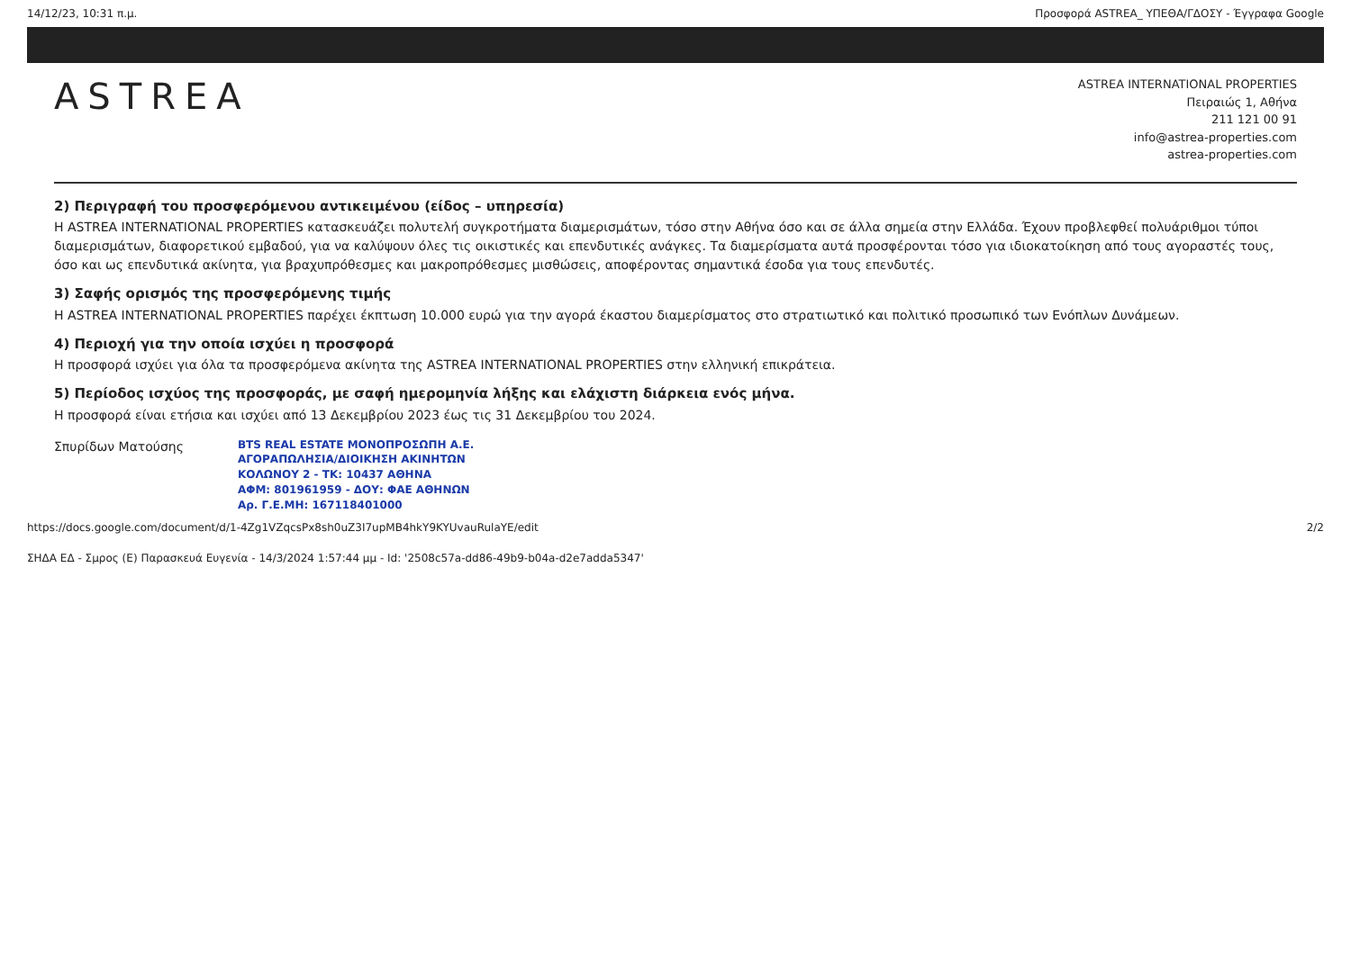14/12/23, 10:31 π.μ. Προσφορά ASTREA_ ΥΠΕΘΑ/ΓΔΟΣΥ - Έγγραφα Google
ASTREA
ASTREA INTERNATIONAL PROPERTIES
Πειραιώς 1, Αθήνα
211 121 00 91
info@astrea-properties.com
astrea-properties.com
2) Περιγραφή του προσφερόμενου αντικειμένου (είδος – υπηρεσία)
Η ASTREA INTERNATIONAL PROPERTIES κατασκευάζει πολυτελή συγκροτήματα διαμερισμάτων, τόσο στην Αθήνα όσο και σε άλλα σημεία στην Ελλάδα. Έχουν προβλεφθεί πολυάριθμοι τύποι διαμερισμάτων, διαφορετικού εμβαδού, για να καλύψουν όλες τις οικιστικές και επενδυτικές ανάγκες. Τα διαμερίσματα αυτά προσφέρονται τόσο για ιδιοκατοίκηση από τους αγοραστές τους, όσο και ως επενδυτικά ακίνητα, για βραχυπρόθεσμες και μακροπρόθεσμες μισθώσεις, αποφέροντας σημαντικά έσοδα για τους επενδυτές.
3) Σαφής ορισμός της προσφερόμενης τιμής
Η ASTREA INTERNATIONAL PROPERTIES παρέχει έκπτωση 10.000 ευρώ για την αγορά έκαστου διαμερίσματος στο στρατιωτικό και πολιτικό προσωπικό των Ενόπλων Δυνάμεων.
4) Περιοχή για την οποία ισχύει η προσφορά
Η προσφορά ισχύει για όλα τα προσφερόμενα ακίνητα της ASTREA INTERNATIONAL PROPERTIES στην ελληνική επικράτεια.
5) Περίοδος ισχύος της προσφοράς, με σαφή ημερομηνία λήξης και ελάχιστη διάρκεια ενός μήνα.
Η προσφορά είναι ετήσια και ισχύει από 13 Δεκεμβρίου 2023 έως τις 31 Δεκεμβρίου του 2024.
Σπυρίδων Ματούσης
BTS REAL ESTATE ΜΟΝΟΠΡΟΣΩΠΗ Α.Ε.
ΑΓΟΡΑΠΩΛΗΣΙΑ/ΔΙΟΙΚΗΣΗ ΑΚΙΝΗΤΩΝ
ΚΟΛΩΝΟΥ 2 - ΤΚ: 10437 ΑΘΗΝΑ
ΑΦΜ: 801961959 - ΔΟΥ: ΦΑΕ ΑΘΗΝΩΝ
Αρ. Γ.Ε.ΜΗ: 167118401000
https://docs.google.com/document/d/1-4Zg1VZqcsPx8sh0uZ3I7upMB4hkY9KYUvauRulaYE/edit 2/2
ΣΗΔΑ ΕΔ - Σμρος (Ε) Παρασκευά Ευγενία - 14/3/2024 1:57:44 μμ - Id: '2508c57a-dd86-49b9-b04a-d2e7adda5347'